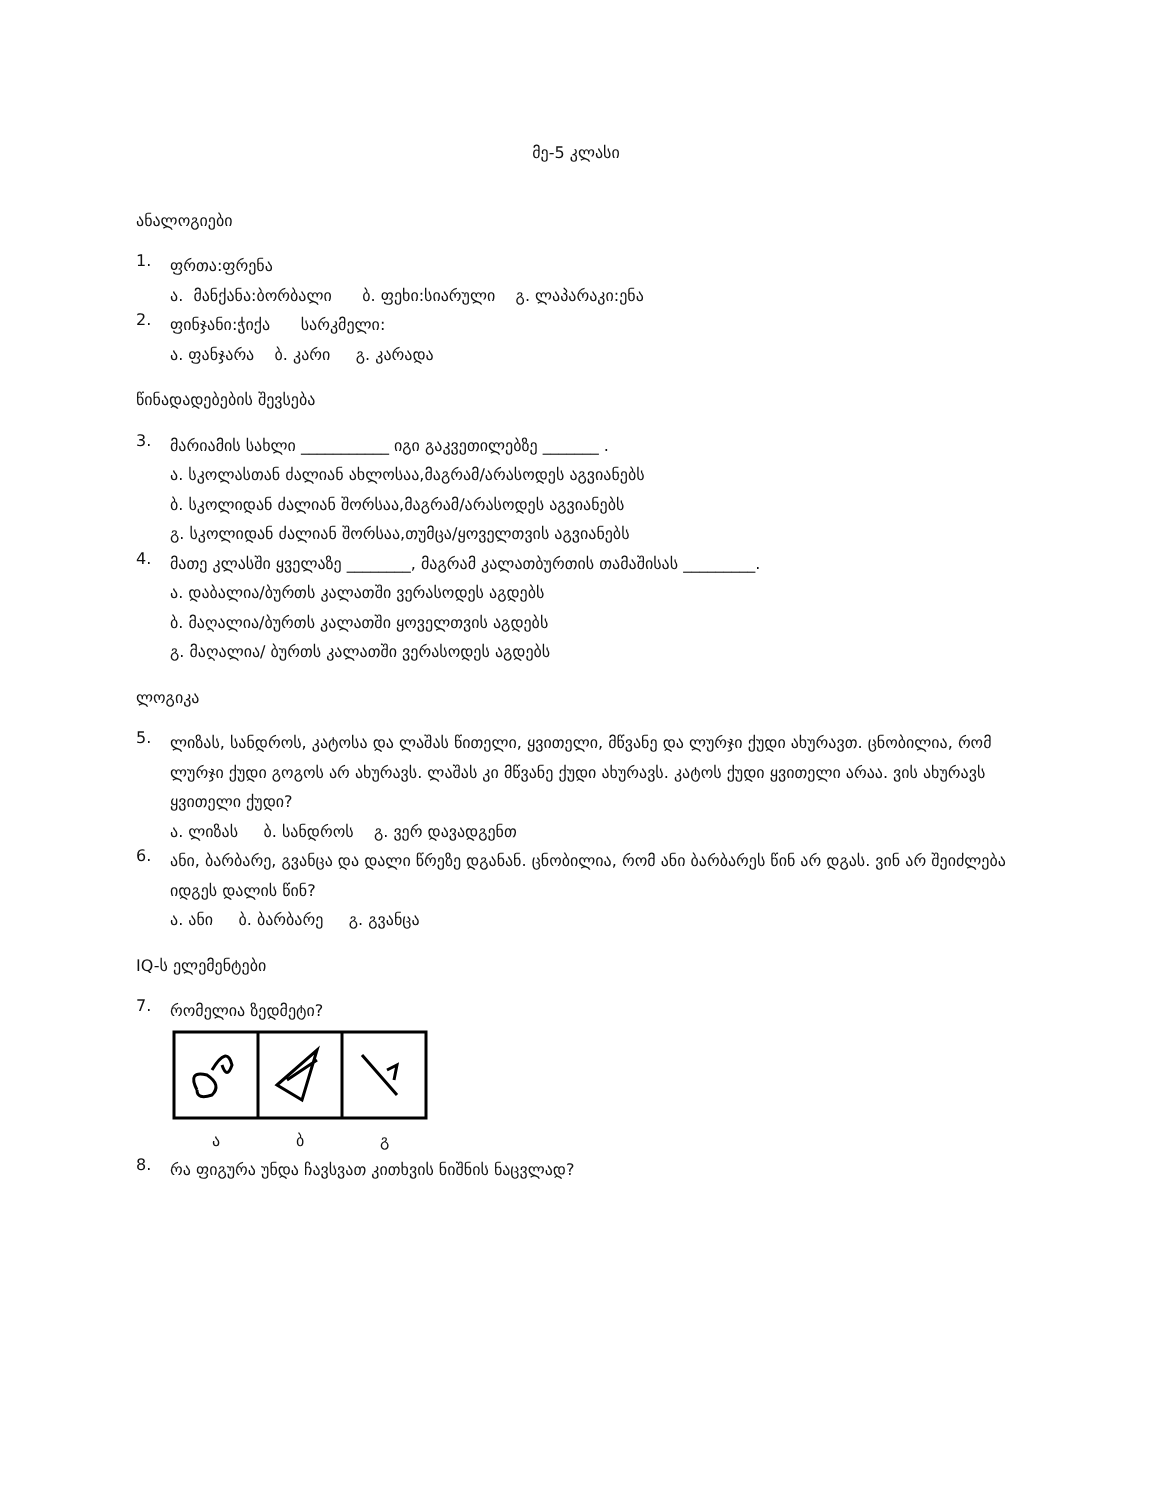მე-5 კლასი
ანალოგიები
1.
ფრთა:ფრენა
ა. მანქანა:ბორბალი ბ. ფეხი:სიარული გ. ლაპარაკი:ენა
2.
ფინჯანი:ჭიქა სარკმელი:
ა. ფანჯარა ბ. კარი გ. კარადა
წინადადებების შევსება
3.
მარიამის სახლი ___________ იგი გაკვეთილებზე _______ .
ა. სკოლასთან ძალიან ახლოსაა,მაგრამ/არასოდეს აგვიანებს
ბ. სკოლიდან ძალიან შორსაა,მაგრამ/არასოდეს აგვიანებს
გ. სკოლიდან ძალიან შორსაა,თუმცა/ყოველთვის აგვიანებს
4.
მათე კლასში ყველაზე ________, მაგრამ კალათბურთის თამაშისას _________.
ა. დაბალია/ბურთს კალათში ვერასოდეს აგდებს
ბ. მაღალია/ბურთს კალათში ყოველთვის აგდებს
გ. მაღალია/ ბურთს კალათში ვერასოდეს აგდებს
ლოგიკა
5.
ლიზას, სანდროს, კატოსა და ლაშას წითელი, ყვითელი, მწვანე და ლურჯი ქუდი ახურავთ. ცნობილია, რომ ლურჯი ქუდი გოგოს არ ახურავს. ლაშას კი მწვანე ქუდი ახურავს. კატოს ქუდი ყვითელი არაა. ვის ახურავს ყვითელი ქუდი?
ა. ლიზას ბ. სანდროს გ. ვერ დავადგენთ
6.
ანი, ბარბარე, გვანცა და დალი წრეზე დგანან. ცნობილია, რომ ანი ბარბარეს წინ არ დგას. ვინ არ შეიძლება იდგეს დალის წინ?
ა. ანი ბ. ბარბარე გ. გვანცა
IQ-ს ელემენტები
7.
რომელია ზედმეტი?
ა ბ გ
8.
რა ფიგურა უნდა ჩავსვათ კითხვის ნიშნის ნაცვლად?